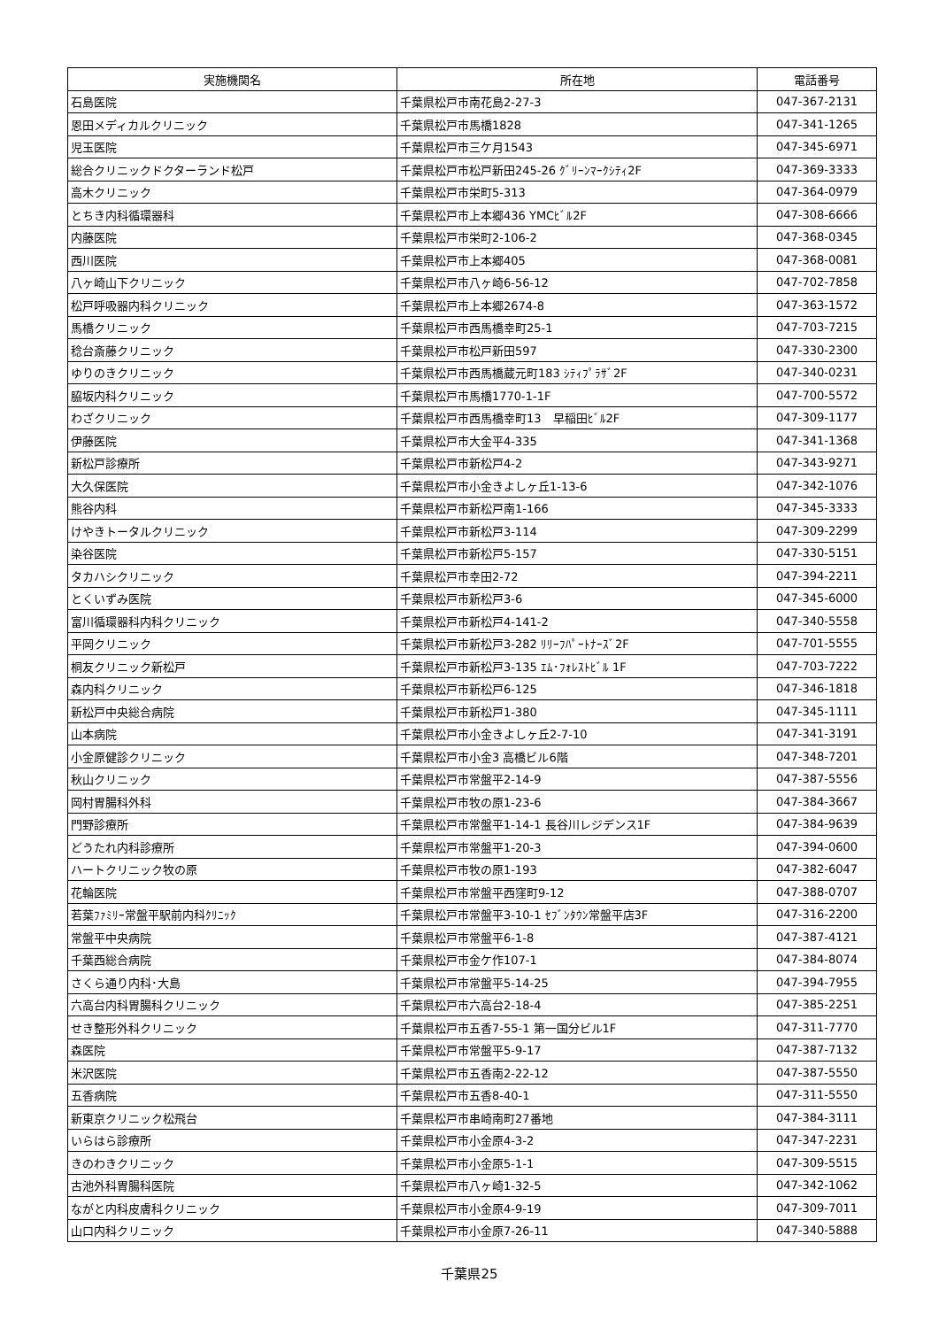| 実施機関名 | 所在地 | 電話番号 |
| --- | --- | --- |
| 石島医院 | 千葉県松戸市南花島2-27-3 | 047-367-2131 |
| 恩田メディカルクリニック | 千葉県松戸市馬橋1828 | 047-341-1265 |
| 児玉医院 | 千葉県松戸市三ケ月1543 | 047-345-6971 |
| 総合クリニックドクターランド松戸 | 千葉県松戸市松戸新田245-26 ｸﾞﾘｰﾝﾏｰｸｼﾃｨ2F | 047-369-3333 |
| 高木クリニック | 千葉県松戸市栄町5-313 | 047-364-0979 |
| とちき内科循環器科 | 千葉県松戸市上本郷436 YMCﾋﾞﾙ2F | 047-308-6666 |
| 内藤医院 | 千葉県松戸市栄町2-106-2 | 047-368-0345 |
| 西川医院 | 千葉県松戸市上本郷405 | 047-368-0081 |
| 八ヶ崎山下クリニック | 千葉県松戸市八ヶ崎6-56-12 | 047-702-7858 |
| 松戸呼吸器内科クリニック | 千葉県松戸市上本郷2674-8 | 047-363-1572 |
| 馬橋クリニック | 千葉県松戸市西馬橋幸町25-1 | 047-703-7215 |
| 稔台斎藤クリニック | 千葉県松戸市松戸新田597 | 047-330-2300 |
| ゆりのきクリニック | 千葉県松戸市西馬橋蔵元町183 ｼﾃｨﾌﾟﾗｻﾞ2F | 047-340-0231 |
| 脇坂内科クリニック | 千葉県松戸市馬橋1770-1-1F | 047-700-5572 |
| わざクリニック | 千葉県松戸市西馬橋幸町13 早稲田ﾋﾞﾙ2F | 047-309-1177 |
| 伊藤医院 | 千葉県松戸市大金平4-335 | 047-341-1368 |
| 新松戸診療所 | 千葉県松戸市新松戸4-2 | 047-343-9271 |
| 大久保医院 | 千葉県松戸市小金きよしヶ丘1-13-6 | 047-342-1076 |
| 熊谷内科 | 千葉県松戸市新松戸南1-166 | 047-345-3333 |
| けやきトータルクリニック | 千葉県松戸市新松戸3-114 | 047-309-2299 |
| 染谷医院 | 千葉県松戸市新松戸5-157 | 047-330-5151 |
| タカハシクリニック | 千葉県松戸市幸田2-72 | 047-394-2211 |
| とくいずみ医院 | 千葉県松戸市新松戸3-6 | 047-345-6000 |
| 富川循環器科内科クリニック | 千葉県松戸市新松戸4-141-2 | 047-340-5558 |
| 平岡クリニック | 千葉県松戸市新松戸3-282 ﾘﾘｰﾌﾊﾟｰﾄﾅｰｽﾞ2F | 047-701-5555 |
| 桐友クリニック新松戸 | 千葉県松戸市新松戸3-135 ｴﾑ･ﾌｫﾚｽﾄﾋﾞﾙ 1F | 047-703-7222 |
| 森内科クリニック | 千葉県松戸市新松戸6-125 | 047-346-1818 |
| 新松戸中央総合病院 | 千葉県松戸市新松戸1-380 | 047-345-1111 |
| 山本病院 | 千葉県松戸市小金きよしヶ丘2-7-10 | 047-341-3191 |
| 小金原健診クリニック | 千葉県松戸市小金3 高橋ビル6階 | 047-348-7201 |
| 秋山クリニック | 千葉県松戸市常盤平2-14-9 | 047-387-5556 |
| 岡村胃腸科外科 | 千葉県松戸市牧の原1-23-6 | 047-384-3667 |
| 門野診療所 | 千葉県松戸市常盤平1-14-1 長谷川レジデンス1F | 047-384-9639 |
| どうたれ内科診療所 | 千葉県松戸市常盤平1-20-3 | 047-394-0600 |
| ハートクリニック牧の原 | 千葉県松戸市牧の原1-193 | 047-382-6047 |
| 花輪医院 | 千葉県松戸市常盤平西窪町9-12 | 047-388-0707 |
| 若葉ﾌｧﾐﾘｰ常盤平駅前内科ｸﾘﾆｯｸ | 千葉県松戸市常盤平3-10-1 ｾﾌﾞﾝﾀｳﾝ常盤平店3F | 047-316-2200 |
| 常盤平中央病院 | 千葉県松戸市常盤平6-1-8 | 047-387-4121 |
| 千葉西総合病院 | 千葉県松戸市金ケ作107-1 | 047-384-8074 |
| さくら通り内科･大島 | 千葉県松戸市常盤平5-14-25 | 047-394-7955 |
| 六高台内科胃腸科クリニック | 千葉県松戸市六高台2-18-4 | 047-385-2251 |
| せき整形外科クリニック | 千葉県松戸市五香7-55-1 第一国分ビル1F | 047-311-7770 |
| 森医院 | 千葉県松戸市常盤平5-9-17 | 047-387-7132 |
| 米沢医院 | 千葉県松戸市五香南2-22-12 | 047-387-5550 |
| 五香病院 | 千葉県松戸市五香8-40-1 | 047-311-5550 |
| 新東京クリニック松飛台 | 千葉県松戸市串崎南町27番地 | 047-384-3111 |
| いらはら診療所 | 千葉県松戸市小金原4-3-2 | 047-347-2231 |
| きのわきクリニック | 千葉県松戸市小金原5-1-1 | 047-309-5515 |
| 古池外科胃腸科医院 | 千葉県松戸市八ヶ崎1-32-5 | 047-342-1062 |
| ながと内科皮膚科クリニック | 千葉県松戸市小金原4-9-19 | 047-309-7011 |
| 山口内科クリニック | 千葉県松戸市小金原7-26-11 | 047-340-5888 |
千葉県25